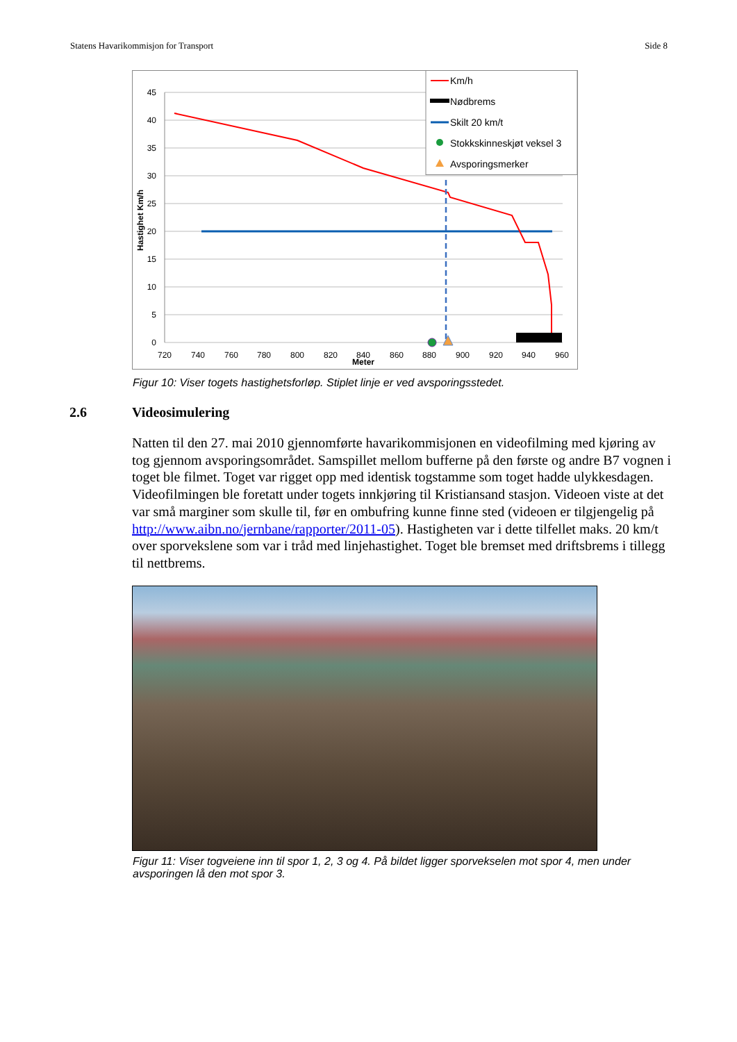Statens Havarikommisjon for Transport Side 8
45
40
35
30
25
20
15
10
5
0
720
740
760
780
800
820
840
860
880
900
920
940
960
Meter
Hastighet Km/h
Km/h
Nødbrems
Skilt 20 km/t
Stokkskinneskjøt veksel 3
Avsporingsmerker
Figur 10: Viser togets hastighetsforløp. Stiplet linje er ved avsporingsstedet.
2.6 Videosimulering
Natten til den 27. mai 2010 gjennomførte havarikommisjonen en videofilming med kjøring av tog gjennom avsporingsområdet. Samspillet mellom bufferne på den første og andre B7 vognen i toget ble filmet. Toget var rigget opp med identisk togstamme som toget hadde ulykkesdagen. Videofilmingen ble foretatt under togets innkjøring til Kristiansand stasjon. Videoen viste at det var små marginer som skulle til, før en ombufring kunne finne sted (videoen er tilgjengelig på http://www.aibn.no/jernbane/rapporter/2011-05). Hastigheten var i dette tilfellet maks. 20 km/t over sporvekslene som var i tråd med linjehastighet. Toget ble bremset med driftsbrems i tillegg til nettbrems.
Figur 11: Viser togveiene inn til spor 1, 2, 3 og 4. På bildet ligger sporvekselen mot spor 4, men under avsporingen lå den mot spor 3.